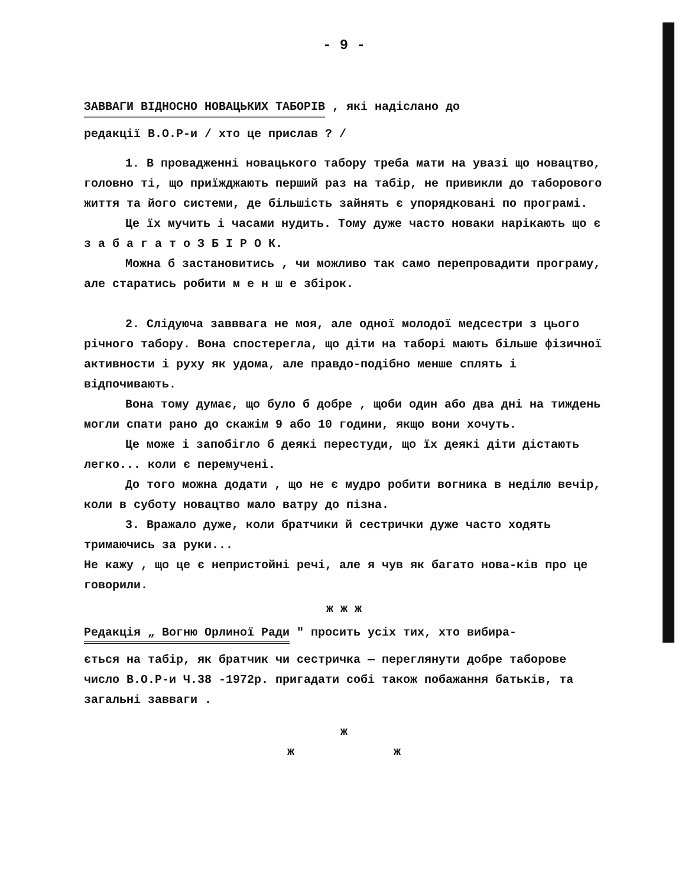- 9 -
ЗАВВАГИ ВІДНОСНО НОВАЦЬКИХ ТАБОРІВ , які надіслано до
редакції В.О.Р-и / хто це прислав ? /
1. В провадженні новацького табору треба мати на увазі що новацтво, головно ті, що приїжджають перший раз на табір, не привикли до таборового життя та його системи, де більшість зайнять є упорядковані по програмі.
Це їх мучить і часами нудить. Тому дуже часто новаки нарікають що є з а б а г а т о З Б І Р О К.
Можна б застановитись , чи можливо так само перепровадити програму, але старатись робити м е н ш е збірок.
2. Слідуюча завввага не моя, але одної молодої медсестри з цього річного табору. Вона спостерегла, що діти на таборі мають більше фізичної активности і руху як удома, але правдо-подібно менше сплять і відпочивають.
Вона тому думає, що було б добре , щоби один або два дні на тиждень могли спати рано до скажім 9 або 10 години, якщо вони хочуть.
Це може і запобігло б деякі перестуди, що їх деякі діти дістають легко... коли є перемучені.
До того можна додати , що не є мудро робити вогника в неділю вечір, коли в суботу новацтво мало ватру до пізна.
3. Вражало дуже, коли братчики й сестрички дуже часто ходять тримаючись за руки...
Не кажу , що це є непристойні речі, але я чув як багато нова-ків про це говорили.
ж ж ж
Редакція „ Вогню Орлиної Ради " просить усіх тих, хто вибира-
ється на табір, як братчик чи сестричка — переглянути добре таборове число В.О.Р-и Ч.38 -1972р. пригадати собі також побажання батьків, та загальні завваги .
ж
ж ж